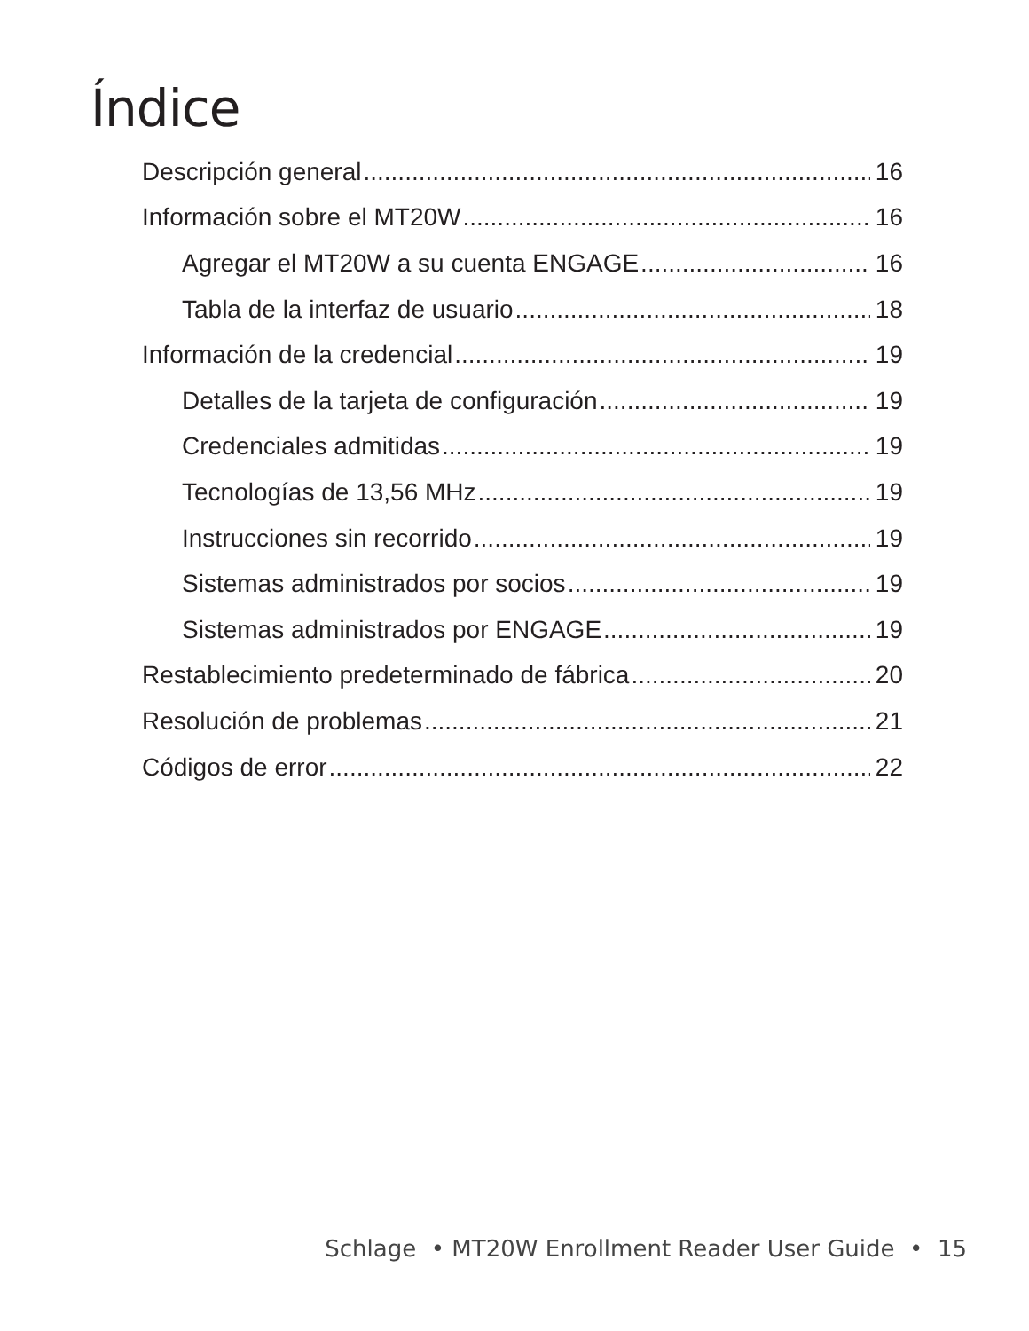Índice
Descripción general 16
Información sobre el MT20W 16
Agregar el MT20W a su cuenta ENGAGE 16
Tabla de la interfaz de usuario 18
Información de la credencial 19
Detalles de la tarjeta de configuración 19
Credenciales admitidas 19
Tecnologías de 13,56 MHz 19
Instrucciones sin recorrido 19
Sistemas administrados por socios 19
Sistemas administrados por ENGAGE 19
Restablecimiento predeterminado de fábrica 20
Resolución de problemas 21
Códigos de error 22
Schlage • MT20W Enrollment Reader User Guide • 15